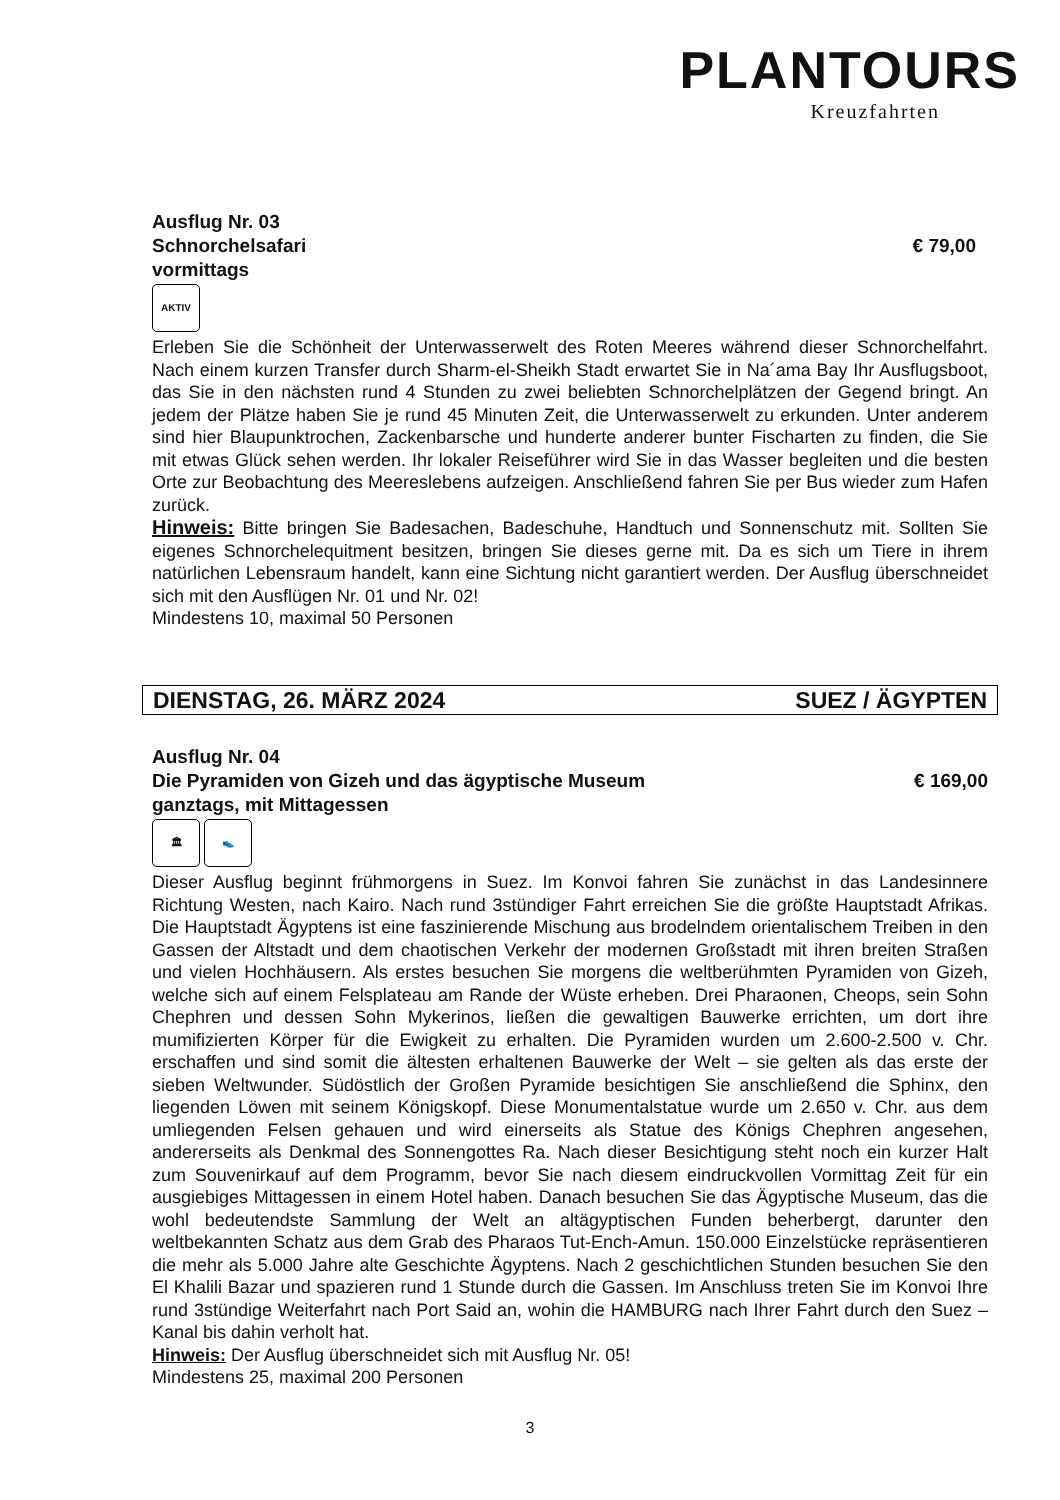PLANTOURS
Kreuzfahrten
Ausflug Nr. 03
Schnorchelsafari € 79,00
vormittags
AKTIV
Erleben Sie die Schönheit der Unterwasserwelt des Roten Meeres während dieser Schnorchelfahrt. Nach einem kurzen Transfer durch Sharm-el-Sheikh Stadt erwartet Sie in Na´ama Bay Ihr Ausflugsboot, das Sie in den nächsten rund 4 Stunden zu zwei beliebten Schnorchelplätzen der Gegend bringt. An jedem der Plätze haben Sie je rund 45 Minuten Zeit, die Unterwasserwelt zu erkunden. Unter anderem sind hier Blaupunktrochen, Zackenbarsche und hunderte anderer bunter Fischarten zu finden, die Sie mit etwas Glück sehen werden. Ihr lokaler Reiseführer wird Sie in das Wasser begleiten und die besten Orte zur Beobachtung des Meereslebens aufzeigen. Anschließend fahren Sie per Bus wieder zum Hafen zurück.
Hinweis: Bitte bringen Sie Badesachen, Badeschuhe, Handtuch und Sonnenschutz mit. Sollten Sie eigenes Schnorchelequitment besitzen, bringen Sie dieses gerne mit. Da es sich um Tiere in ihrem natürlichen Lebensraum handelt, kann eine Sichtung nicht garantiert werden. Der Ausflug überschneidet sich mit den Ausflügen Nr. 01 und Nr. 02!
Mindestens 10, maximal 50 Personen
DIENSTAG, 26. MÄRZ 2024 SUEZ / ÄGYPTEN
Ausflug Nr. 04
Die Pyramiden von Gizeh und das ägyptische Museum
€ 169,00
ganztags, mit Mittagessen
🏛 👟
Dieser Ausflug beginnt frühmorgens in Suez. Im Konvoi fahren Sie zunächst in das Landesinnere Richtung Westen, nach Kairo. Nach rund 3stündiger Fahrt erreichen Sie die größte Hauptstadt Afrikas. Die Hauptstadt Ägyptens ist eine faszinierende Mischung aus brodelndem orientalischem Treiben in den Gassen der Altstadt und dem chaotischen Verkehr der modernen Großstadt mit ihren breiten Straßen und vielen Hochhäusern. Als erstes besuchen Sie morgens die weltberühmten Pyramiden von Gizeh, welche sich auf einem Felsplateau am Rande der Wüste erheben. Drei Pharaonen, Cheops, sein Sohn Chephren und dessen Sohn Mykerinos, ließen die gewaltigen Bauwerke errichten, um dort ihre mumifizierten Körper für die Ewigkeit zu erhalten. Die Pyramiden wurden um 2.600-2.500 v. Chr. erschaffen und sind somit die ältesten erhaltenen Bauwerke der Welt – sie gelten als das erste der sieben Weltwunder. Südöstlich der Großen Pyramide besichtigen Sie anschließend die Sphinx, den liegenden Löwen mit seinem Königskopf. Diese Monumentalstatue wurde um 2.650 v. Chr. aus dem umliegenden Felsen gehauen und wird einerseits als Statue des Königs Chephren angesehen, andererseits als Denkmal des Sonnengottes Ra. Nach dieser Besichtigung steht noch ein kurzer Halt zum Souvenirkauf auf dem Programm, bevor Sie nach diesem eindruckvollen Vormittag Zeit für ein ausgiebiges Mittagessen in einem Hotel haben. Danach besuchen Sie das Ägyptische Museum, das die wohl bedeutendste Sammlung der Welt an altägyptischen Funden beherbergt, darunter den weltbekannten Schatz aus dem Grab des Pharaos Tut-Ench-Amun. 150.000 Einzelstücke repräsentieren die mehr als 5.000 Jahre alte Geschichte Ägyptens. Nach 2 geschichtlichen Stunden besuchen Sie den El Khalili Bazar und spazieren rund 1 Stunde durch die Gassen. Im Anschluss treten Sie im Konvoi Ihre rund 3stündige Weiterfahrt nach Port Said an, wohin die HAMBURG nach Ihrer Fahrt durch den Suez – Kanal bis dahin verholt hat.
Hinweis: Der Ausflug überschneidet sich mit Ausflug Nr. 05!
Mindestens 25, maximal 200 Personen
3